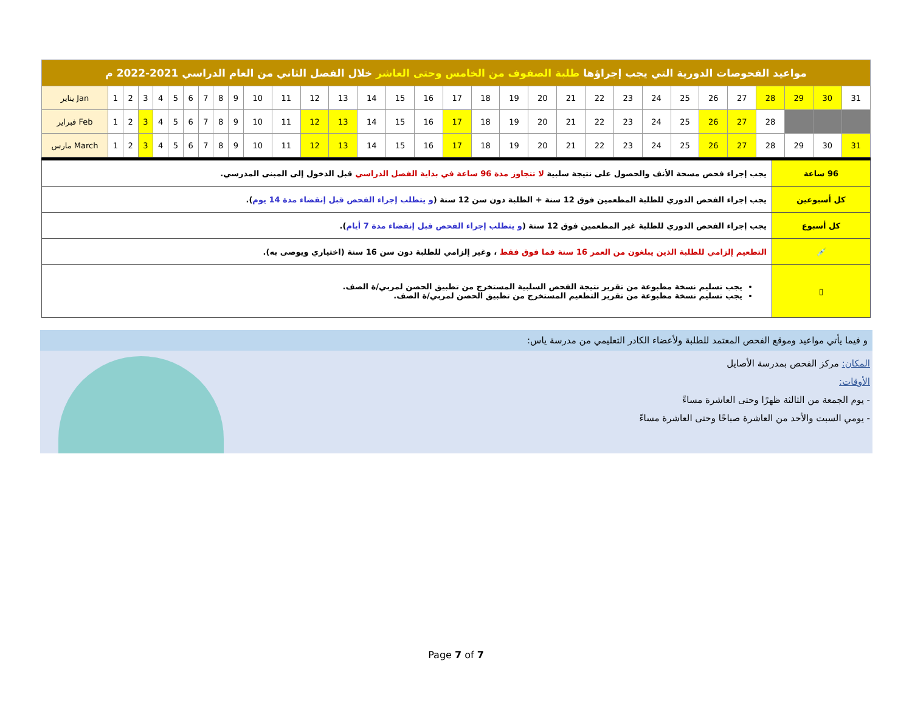| مواعيد الفحوصات الدورية التي يجب إجراؤها طلبة الصفوف من الخامس وحتى العاشر خلال الفصل الثاني من العام الدراسي 2021-2022 م | | | | | | | | | | | | | | | | | | | | | | | | | | | | | | | |
| يناير Jan | 1 | 2 | 3 | 4 | 5 | 6 | 7 | 8 | 9 | 10 | 11 | 12 | 13 | 14 | 15 | 16 | 17 | 18 | 19 | 20 | 21 | 22 | 23 | 24 | 25 | 26 | 27 | 28 | 29 | 30 | 31 |
| فبراير Feb | 1 | 2 | 3 | 4 | 5 | 6 | 7 | 8 | 9 | 10 | 11 | 12 | 13 | 14 | 15 | 16 | 17 | 18 | 19 | 20 | 21 | 22 | 23 | 24 | 25 | 26 | 27 | 28 | | | |
| مارس March | 1 | 2 | 3 | 4 | 5 | 6 | 7 | 8 | 9 | 10 | 11 | 12 | 13 | 14 | 15 | 16 | 17 | 18 | 19 | 20 | 21 | 22 | 23 | 24 | 25 | 26 | 27 | 28 | 29 | 30 | 31 |
| 96 ساعة | يجب إجراء فحص مسحة الأنف والحصول على نتيجة سلبية لا تتجاوز مدة 96 ساعة في بداية الفصل الدراسي قبل الدخول إلى المبنى المدرسي. |
| كل أسبوعين | يجب إجراء الفحص الدوري للطلبة المطعمين فوق 12 سنة + الطلبة دون سن 12 سنة ( و يتطلب إجراء الفحص قبل إنقضاء مدة 14 يوم ). |
| كل أسبوع | يجب إجراء الفحص الدوري للطلبة غير المطعمين فوق 12 سنة ( و يتطلب إجراء الفحص قبل إنقضاء مدة 7 أيام ). |
| 💉 | التطعيم إلزامي للطلبة الذين يبلغون من العمر 16 سنة فما فوق فقط ، وغير إلزامي للطلبة دون سن 16 سنة (اختياري ويوصى به). |
| ▯ | يجب تسليم نسخة مطبوعة من تقرير نتيجة الفحص السلبية المستخرج من تطبيق الحصن لمربي/ة الصف. يجب تسليم نسخة مطبوعة من تقرير التطعيم المستخرج من تطبيق الحصن لمربي/ة الصف. |
و فيما يأتي مواعيد وموقع الفحص المعتمد للطلبة ولأعضاء الكادر التعليمي من مدرسة ياس:
المكان: مركز الفحص بمدرسة الأصايل
الأوقات:
- يوم الجمعة من الثالثة ظهرًا وحتى العاشرة مساءً
- يومي السبت والأحد من العاشرة صباحًا وحتى العاشرة مساءً
Page 7 of 7